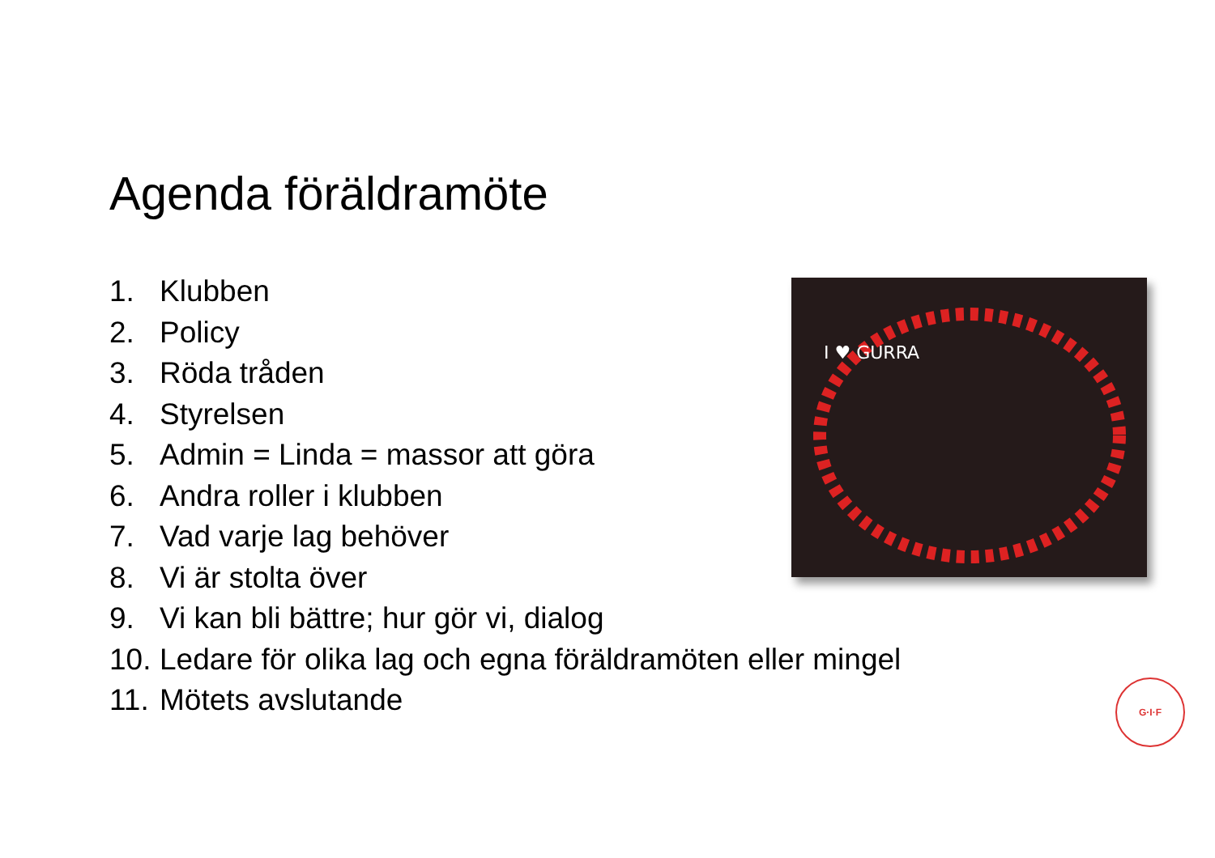Agenda föräldramöte
1. Klubben
2. Policy
3. Röda tråden
4. Styrelsen
5. Admin = Linda = massor att göra
6. Andra roller i klubben
7. Vad varje lag behöver
8. Vi är stolta över
9. Vi kan bli bättre; hur gör vi, dialog
10. Ledare för olika lag och egna föräldramöten eller mingel
11. Mötets avslutande
I ♥ GURRA
G·I·F